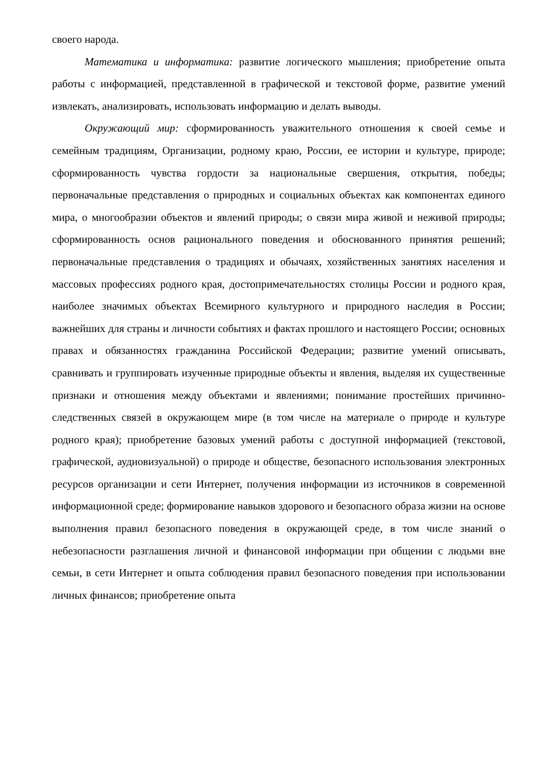своего народа.
Математика и информатика: развитие логического мышления; приобретение опыта работы с информацией, представленной в графической и текстовой форме, развитие умений извлекать, анализировать, использовать информацию и делать выводы.
Окружающий мир: сформированность уважительного отношения к своей семье и семейным традициям, Организации, родному краю, России, ее истории и культуре, природе; сформированность чувства гордости за национальные свершения, открытия, победы; первоначальные представления о природных и социальных объектах как компонентах единого мира, о многообразии объектов и явлений природы; о связи мира живой и неживой природы; сформированность основ рационального поведения и обоснованного принятия решений; первоначальные представления о традициях и обычаях, хозяйственных занятиях населения и массовых профессиях родного края, достопримечательностях столицы России и родного края, наиболее значимых объектах Всемирного культурного и природного наследия в России; важнейших для страны и личности событиях и фактах прошлого и настоящего России; основных правах и обязанностях гражданина Российской Федерации; развитие умений описывать, сравнивать и группировать изученные природные объекты и явления, выделяя их существенные признаки и отношения между объектами и явлениями; понимание простейших причинно-следственных связей в окружающем мире (в том числе на материале о природе и культуре родного края); приобретение базовых умений работы с доступной информацией (текстовой, графической, аудиовизуальной) о природе и обществе, безопасного использования электронных ресурсов организации и сети Интернет, получения информации из источников в современной информационной среде; формирование навыков здорового и безопасного образа жизни на основе выполнения правил безопасного поведения в окружающей среде, в том числе знаний о небезопасности разглашения личной и финансовой информации при общении с людьми вне семьи, в сети Интернет и опыта соблюдения правил безопасного поведения при использовании личных финансов; приобретение опыта